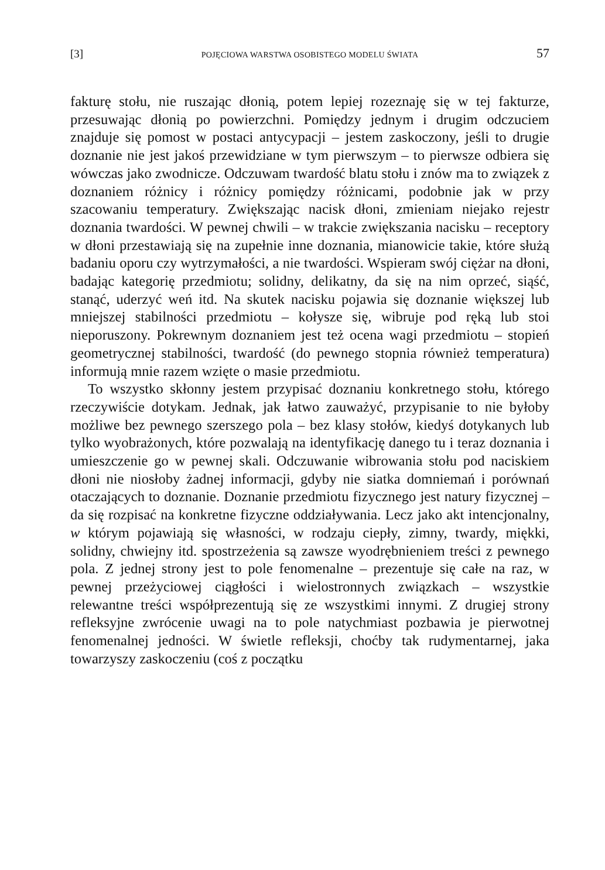[3] POJĘCIOWA WARSTWA OSOBISTEGO MODELU ŚWIATA 57
fakturę stołu, nie ruszając dłonią, potem lepiej rozeznaję się w tej fakturze, przesuwając dłonią po powierzchni. Pomiędzy jednym i drugim odczuciem znajduje się pomost w postaci antycypacji – jestem zaskoczony, jeśli to drugie doznanie nie jest jakoś przewidziane w tym pierwszym – to pierwsze odbiera się wówczas jako zwodnicze. Odczuwam twardość blatu stołu i znów ma to związek z doznaniem różnicy i różnicy pomiędzy różnicami, podobnie jak w przy szacowaniu temperatury. Zwiększając nacisk dłoni, zmieniam niejako rejestr doznania twardości. W pewnej chwili – w trakcie zwiększania nacisku – receptory w dłoni przestawiają się na zupełnie inne doznania, mianowicie takie, które służą badaniu oporu czy wytrzymałości, a nie twardości. Wspieram swój ciężar na dłoni, badając kategorię przedmiotu; solidny, delikatny, da się na nim oprzeć, siąść, stanąć, uderzyć weń itd. Na skutek nacisku pojawia się doznanie większej lub mniejszej stabilności przedmiotu – kołysze się, wibruje pod ręką lub stoi nieporuszony. Pokrewnym doznaniem jest też ocena wagi przedmiotu – stopień geometrycznej stabilności, twardość (do pewnego stopnia również temperatura) informują mnie razem wzięte o masie przedmiotu.
To wszystko skłonny jestem przypisać doznaniu konkretnego stołu, którego rzeczywiście dotykam. Jednak, jak łatwo zauważyć, przypisanie to nie byłoby możliwe bez pewnego szerszego pola – bez klasy stołów, kiedyś dotykanych lub tylko wyobrażonych, które pozwalają na identyfikację danego tu i teraz doznania i umieszczenie go w pewnej skali. Odczuwanie wibrowania stołu pod naciskiem dłoni nie niosłoby żadnej informacji, gdyby nie siatka domniemań i porównań otaczających to doznanie. Doznanie przedmiotu fizycznego jest natury fizycznej – da się rozpisać na konkretne fizyczne oddziaływania. Lecz jako akt intencjonalny, w którym pojawiają się własności, w rodzaju ciepły, zimny, twardy, miękki, solidny, chwiejny itd. spostrzeżenia są zawsze wyodrębnieniem treści z pewnego pola. Z jednej strony jest to pole fenomenalne – prezentuje się całe na raz, w pewnej przeżyciowej ciągłości i wielostronnych związkach – wszystkie relewantne treści współprezentują się ze wszystkimi innymi. Z drugiej strony refleksyjne zwrócenie uwagi na to pole natychmiast pozbawia je pierwotnej fenomenalnej jedności. W świetle refleksji, choćby tak rudymentarnej, jaka towarzyszy zaskoczeniu (coś z początku